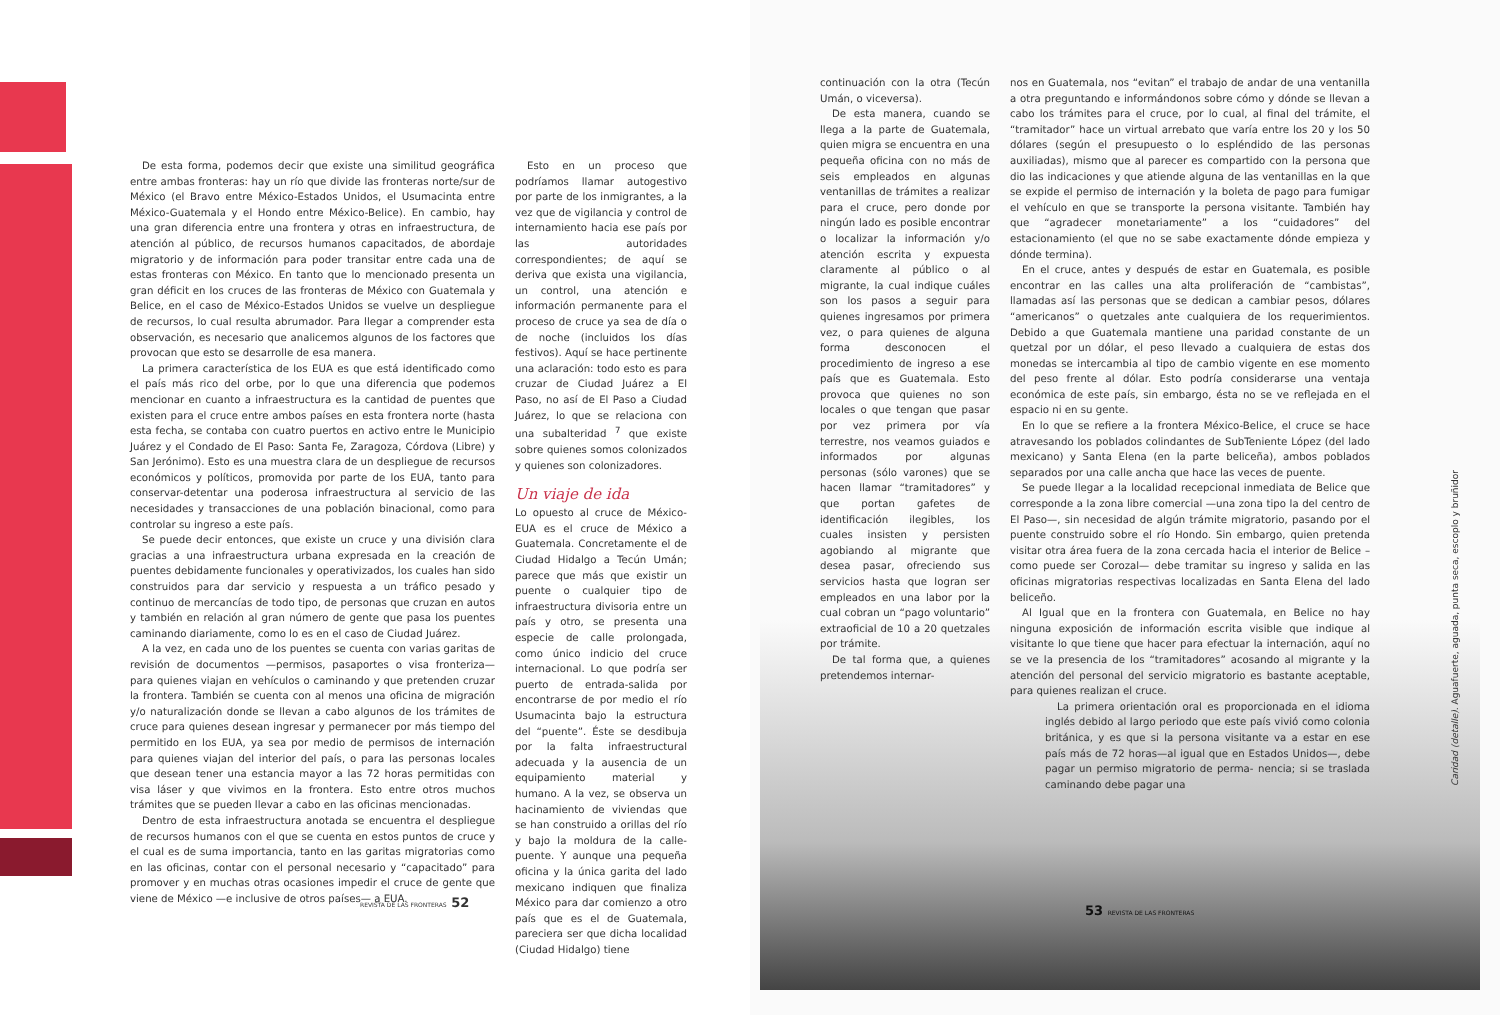De esta forma, podemos decir que existe una similitud geográfica entre ambas fronteras: hay un río que divide las fronteras norte/sur de México (el Bravo entre México-Estados Unidos, el Usumacinta entre México-Guatemala y el Hondo entre México-Belice). En cambio, hay una gran diferencia entre una frontera y otras en infraestructura, de atención al público, de recursos humanos capacitados, de abordaje migratorio y de información para poder transitar entre cada una de estas fronteras con México. En tanto que lo mencionado presenta un gran déficit en los cruces de las fronteras de México con Guatemala y Belice, en el caso de México-Estados Unidos se vuelve un despliegue de recursos, lo cual resulta abrumador. Para llegar a comprender esta observación, es necesario que analicemos algunos de los factores que provocan que esto se desarrolle de esa manera.
La primera característica de los EUA es que está identificado como el país más rico del orbe, por lo que una diferencia que podemos mencionar en cuanto a infraestructura es la cantidad de puentes que existen para el cruce entre ambos países en esta frontera norte (hasta esta fecha, se contaba con cuatro puertos en activo entre le Municipio Juárez y el Condado de El Paso: Santa Fe, Zaragoza, Córdova (Libre) y San Jerónimo). Esto es una muestra clara de un despliegue de recursos económicos y políticos, promovida por parte de los EUA, tanto para conservar-detentar una poderosa infraestructura al servicio de las necesidades y transacciones de una población binacional, como para controlar su ingreso a este país.
Se puede decir entonces, que existe un cruce y una división clara gracias a una infraestructura urbana expresada en la creación de puentes debidamente funcionales y operativizados, los cuales han sido construidos para dar servicio y respuesta a un tráfico pesado y continuo de mercancías de todo tipo, de personas que cruzan en autos y también en relación al gran número de gente que pasa los puentes caminando diariamente, como lo es en el caso de Ciudad Juárez.
A la vez, en cada uno de los puentes se cuenta con varias garitas de revisión de documentos —permisos, pasaportes o visa fronteriza— para quienes viajan en vehículos o caminando y que pretenden cruzar la frontera. También se cuenta con al menos una oficina de migración y/o naturalización donde se llevan a cabo algunos de los trámites de cruce para quienes desean ingresar y permanecer por más tiempo del permitido en los EUA, ya sea por medio de permisos de internación para quienes viajan del interior del país, o para las personas locales que desean tener una estancia mayor a las 72 horas permitidas con visa láser y que vivimos en la frontera. Esto entre otros muchos trámites que se pueden llevar a cabo en las oficinas mencionadas.
Dentro de esta infraestructura anotada se encuentra el despliegue de recursos humanos con el que se cuenta en estos puntos de cruce y el cual es de suma importancia, tanto en las garitas migratorias como en las oficinas, contar con el personal necesario y “capacitado” para promover y en muchas otras ocasiones impedir el cruce de gente que viene de México —e inclusive de otros países— a EUA.
Esto en un proceso que podríamos llamar autogestivo por parte de los inmigrantes, a la vez que de vigilancia y control de internamiento hacia ese país por las autoridades correspondientes; de aquí se deriva que exista una vigilancia, un control, una atención e información permanente para el proceso de cruce ya sea de día o de noche (incluidos los días festivos). Aquí se hace pertinente una aclaración: todo esto es para cruzar de Ciudad Juárez a El Paso, no así de El Paso a Ciudad Juárez, lo que se relaciona con una subalteridad <sup>7</sup> que existe sobre quienes somos colonizados y quienes son colonizadores.
Un viaje de ida
Lo opuesto al cruce de México-EUA es el cruce de México a Guatemala. Concretamente el de Ciudad Hidalgo a Tecún Umán; parece que más que existir un puente o cualquier tipo de infraestructura divisoria entre un país y otro, se presenta una especie de calle prolongada, como único indicio del cruce internacional. Lo que podría ser puerto de entrada-salida por encontrarse de por medio el río Usumacinta bajo la estructura del “puente”. Éste se desdibuja por la falta infraestructural adecuada y la ausencia de un equipamiento material y humano. A la vez, se observa un hacinamiento de viviendas que se han construido a orillas del río y bajo la moldura de la calle-puente. Y aunque una pequeña oficina y la única garita del lado mexicano indiquen que finaliza México para dar comienzo a otro país que es el de Guatemala, pareciera ser que dicha localidad (Ciudad Hidalgo) tiene
REVISTA DE LAS FRONTERAS 52
continuación con la otra (Tecún Umán, o viceversa).
De esta manera, cuando se llega a la parte de Guatemala, quien migra se encuentra en una pequeña oficina con no más de seis empleados en algunas ventanillas de trámites a realizar para el cruce, pero donde por ningún lado es posible encontrar o localizar la información y/o atención escrita y expuesta claramente al público o al migrante, la cual indique cuáles son los pasos a seguir para quienes ingresamos por primera vez, o para quienes de alguna forma desconocen el procedimiento de ingreso a ese país que es Guatemala. Esto provoca que quienes no son locales o que tengan que pasar por vez primera por vía terrestre, nos veamos guiados e informados por algunas personas (sólo varones) que se hacen llamar “tramitadores” y que portan gafetes de identificación ilegibles, los cuales insisten y persisten agobiando al migrante que desea pasar, ofreciendo sus servicios hasta que logran ser empleados en una labor por la cual cobran un “pago voluntario” extraoficial de 10 a 20 quetzales por trámite.
De tal forma que, a quienes pretendemos internar-
nos en Guatemala, nos “evitan” el trabajo de andar de una ventanilla a otra preguntando e informándonos sobre cómo y dónde se llevan a cabo los trámites para el cruce, por lo cual, al final del trámite, el “tramitador” hace un virtual arrebato que varía entre los 20 y los 50 dólares (según el presupuesto o lo espléndido de las personas auxiliadas), mismo que al parecer es compartido con la persona que dio las indicaciones y que atiende alguna de las ventanillas en la que se expide el permiso de internación y la boleta de pago para fumigar el vehículo en que se transporte la persona visitante. También hay que “agradecer monetariamente” a los “cuidadores” del estacionamiento (el que no se sabe exactamente dónde empieza y dónde termina).
En el cruce, antes y después de estar en Guatemala, es posible encontrar en las calles una alta proliferación de “cambistas”, llamadas así las personas que se dedican a cambiar pesos, dólares “americanos” o quetzales ante cualquiera de los requerimientos. Debido a que Guatemala mantiene una paridad constante de un quetzal por un dólar, el peso llevado a cualquiera de estas dos monedas se intercambia al tipo de cambio vigente en ese momento del peso frente al dólar. Esto podría considerarse una ventaja económica de este país, sin embargo, ésta no se ve reflejada en el espacio ni en su gente.
En lo que se refiere a la frontera México-Belice, el cruce se hace atravesando los poblados colindantes de SubTeniente López (del lado mexicano) y Santa Elena (en la parte beliceña), ambos poblados separados por una calle ancha que hace las veces de puente.
Se puede llegar a la localidad recepcional inmediata de Belice que corresponde a la zona libre comercial —una zona tipo la del centro de El Paso—, sin necesidad de algún trámite migratorio, pasando por el puente construido sobre el río Hondo. Sin embargo, quien pretenda visitar otra área fuera de la zona cercada hacia el interior de Belice –como puede ser Corozal— debe tramitar su ingreso y salida en las oficinas migratorias respectivas localizadas en Santa Elena del lado beliceño.
Al Igual que en la frontera con Guatemala, en Belice no hay ninguna exposición de información escrita visible que indique al visitante lo que tiene que hacer para efectuar la internación, aquí no se ve la presencia de los “tramitadores” acosando al migrante y la atención del personal del servicio migratorio es bastante aceptable, para quienes realizan el cruce.
La primera orientación oral es proporcionada en el idioma inglés debido al largo periodo que este país vivió como colonia británica, y es que si la persona visitante va a estar en ese país más de 72 horas—al igual que en Estados Unidos—, debe pagar un permiso migratorio de perma- nencia; si se traslada caminando debe pagar una
Caridad (detalle). Aguafuerte, aguada, punta seca, escoplo y bruñidor
53 REVISTA DE LAS FRONTERAS